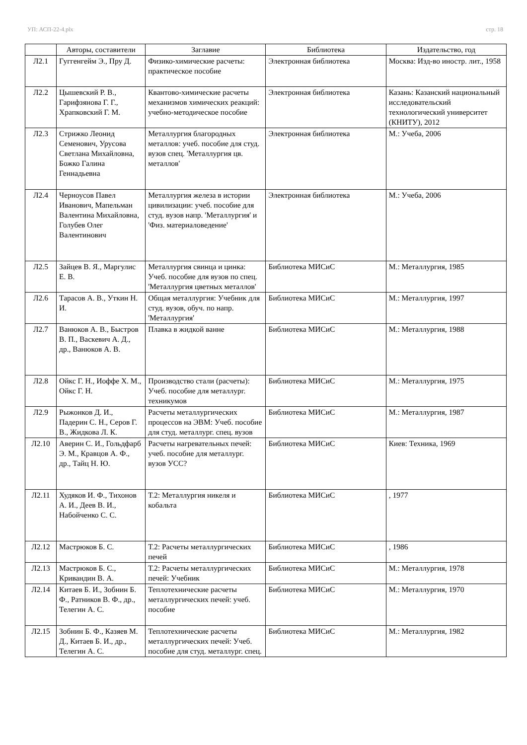УП: АСП-22-4.plx стр. 18
| | Авторы, составители | Заглавие | Библиотека | Издательство, год |
| --- | --- | --- | --- | --- |
| Л2.1 | Гуггенгейм Э., Пру Д. | Физико-химические расчеты: практическое пособие | Электронная библиотека | Москва: Изд-во иностр. лит., 1958 |
| Л2.2 | Цышевский Р. В., Гарифзянова Г. Г., Храпковский Г. М. | Квантово-химические расчеты механизмов химических реакций: учебно-методическое пособие | Электронная библиотека | Казань: Казанский национальный исследовательский технологический университет (КНИТУ), 2012 |
| Л2.3 | Стрижко Леонид Семенович, Урусова Светлана Михайловна, Божко Галина Геннадьевна | Металлургия благородных металлов: учеб. пособие для студ. вузов спец. 'Металлургия цв. металлов' | Электронная библиотека | М.: Учеба, 2006 |
| Л2.4 | Черноусов Павел Иванович, Мапельман Валентина Михайловна, Голубев Олег Валентинович | Металлургия железа в истории цивилизации: учеб. пособие для студ. вузов напр. 'Металлургия' и 'Физ. материаловедение' | Электронная библиотека | М.: Учеба, 2006 |
| Л2.5 | Зайцев В. Я., Маргулис Е. В. | Металлургия свинца и цинка: Учеб. пособие для вузов по спец. 'Металлургия цветных металлов' | Библиотека МИСиС | М.: Металлургия, 1985 |
| Л2.6 | Тарасов А. В., Уткин Н. И. | Общая металлургия: Учебник для студ. вузов, обуч. по напр. 'Металлургия' | Библиотека МИСиС | М.: Металлургия, 1997 |
| Л2.7 | Ванюков А. В., Быстров В. П., Васкевич А. Д., др., Ванюков А. В. | Плавка в жидкой ванне | Библиотека МИСиС | М.: Металлургия, 1988 |
| Л2.8 | Ойкс Г. Н., Иоффе Х. М., Ойкс Г. Н. | Производство стали (расчеты): Учеб. пособие для металлург. техникумов | Библиотека МИСиС | М.: Металлургия, 1975 |
| Л2.9 | Рыжонков Д. И., Падерин С. Н., Серов Г. В., Жидкова Л. К. | Расчеты металлургических процессов на ЭВМ: Учеб. пособие для студ. металлург. спец. вузов | Библиотека МИСиС | М.: Металлургия, 1987 |
| Л2.10 | Аверин С. И., Гольдфарб Э. М., Кравцов А. Ф., др., Тайц Н. Ю. | Расчеты нагревательных печей: учеб. пособие для металлург. вузов УСС? | Библиотека МИСиС | Киев: Техника, 1969 |
| Л2.11 | Худяков И. Ф., Тихонов А. И., Деев В. И., Набойченко С. С. | Т.2: Металлургия никеля и кобальта | Библиотека МИСиС | , 1977 |
| Л2.12 | Мастрюков Б. С. | Т.2: Расчеты металлургических печей | Библиотека МИСиС | , 1986 |
| Л2.13 | Мастрюков Б. С., Кривандин В. А. | Т.2: Расчеты металлургических печей: Учебник | Библиотека МИСиС | М.: Металлургия, 1978 |
| Л2.14 | Китаев Б. И., Зобнин Б. Ф., Ратников В. Ф., др., Телегин А. С. | Теплотехнические расчеты металлургических печей: учеб. пособие | Библиотека МИСиС | М.: Металлургия, 1970 |
| Л2.15 | Зобнин Б. Ф., Казяев М. Д., Китаев Б. И., др., Телегин А. С. | Теплотехнические расчеты металлургических печей: Учеб. пособие для студ. металлург. спец. | Библиотека МИСиС | М.: Металлургия, 1982 |